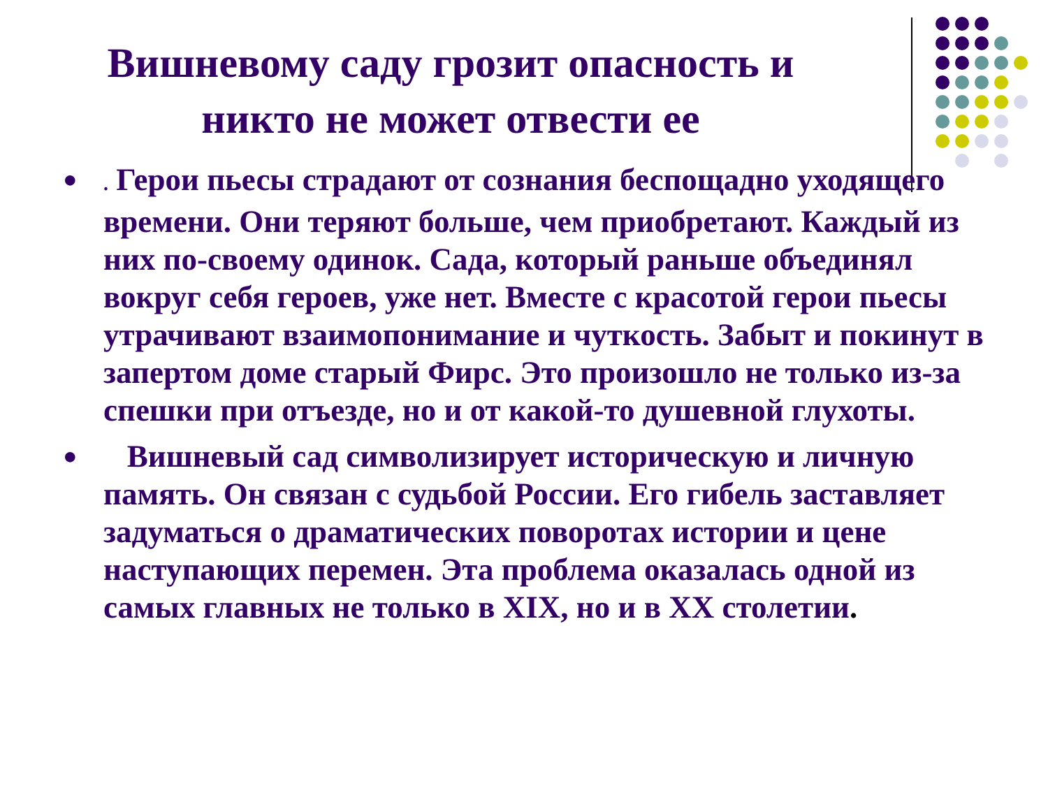Вишневому саду грозит опасность и
никто не может отвести ее
●. Герои пьесы страдают от сознания беспощадно уходящего времени. Они теряют больше, чем приобретают. Каждый из них по-своему одинок. Сада, который раньше объединял вокруг себя героев, уже нет. Вместе с красотой герои пьесы утрачивают взаимопонимание и чуткость. Забыт и покинут в запертом доме старый Фирс. Это произошло не только из-за спешки при отъезде, но и от какой-то душевной глухоты.
● Вишневый сад символизирует историческую и личную память. Он связан с судьбой России. Его гибель заставляет задуматься о драматических поворотах истории и цене наступающих перемен. Эта проблема оказалась одной из самых главных не только в XIX, но и в XX столетии.